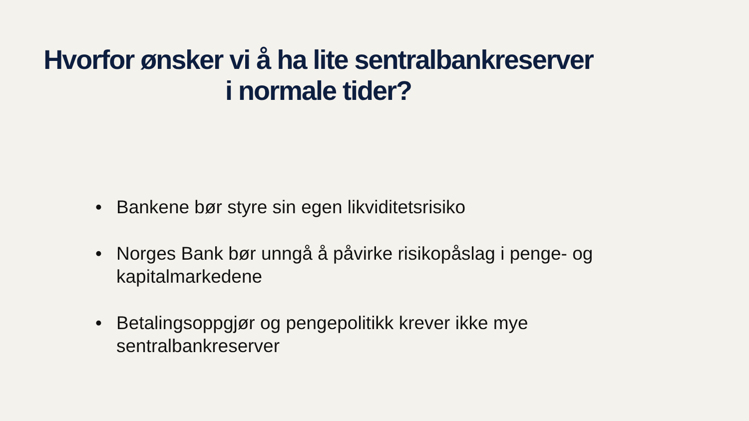Hvorfor ønsker vi å ha lite sentralbankreserver
i normale tider?
• Bankene bør styre sin egen likviditetsrisiko
• Norges Bank bør unngå å påvirke risikopåslag i penge- og kapitalmarkedene
• Betalingsoppgjør og pengepolitikk krever ikke mye sentralbankreserver